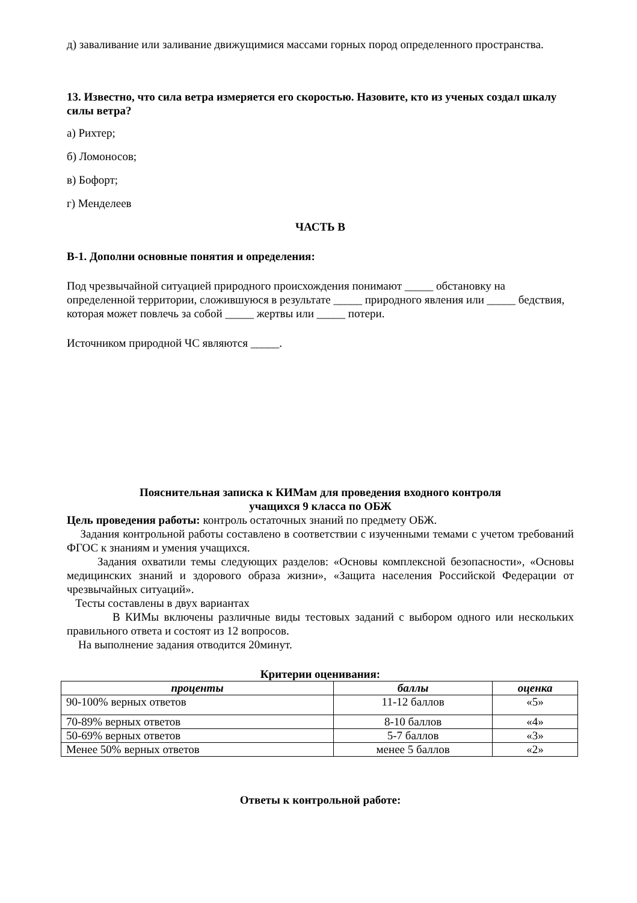д) заваливание или заливание движущимися массами горных пород определенного пространства.
13. Известно, что сила ветра измеряется его скоростью. Назовите, кто из ученых создал шкалу силы ветра?
а) Рихтер;
б) Ломоносов;
в) Бофорт;
г) Менделеев
ЧАСТЬ В
В-1. Дополни основные понятия и определения:
Под чрезвычайной ситуацией природного происхождения понимают _____ обстановку на определенной территории, сложившуюся в результате _____ природного явления или _____ бедствия, которая может повлечь за собой _____ жертвы или _____ потери.
Источником природной ЧС являются _____.
Пояснительная записка к КИМам для проведения входного контроля
учащихся 9 класса по ОБЖ
Цель проведения работы: контроль остаточных знаний по предмету ОБЖ.
Задания контрольной работы составлено в соответствии с изученными темами с учетом требований ФГОС к знаниям и умения учащихся.
Задания охватили темы следующих разделов: «Основы комплексной безопасности», «Основы медицинских знаний и здорового образа жизни», «Защита населения Российской Федерации от чрезвычайных ситуаций».
Тесты составлены в двух вариантах
В КИМы включены различные виды тестовых заданий с выбором одного или нескольких правильного ответа и состоят из 12 вопросов.
На выполнение задания отводится 20минут.
Критерии оценивания:
| проценты | баллы | оценка |
| --- | --- | --- |
| 90-100% верных ответов | 11-12 баллов | «5» |
| 70-89% верных ответов | 8-10 баллов | «4» |
| 50-69% верных ответов | 5-7 баллов | «3» |
| Менее 50% верных ответов | менее 5 баллов | «2» |
Ответы к контрольной работе: